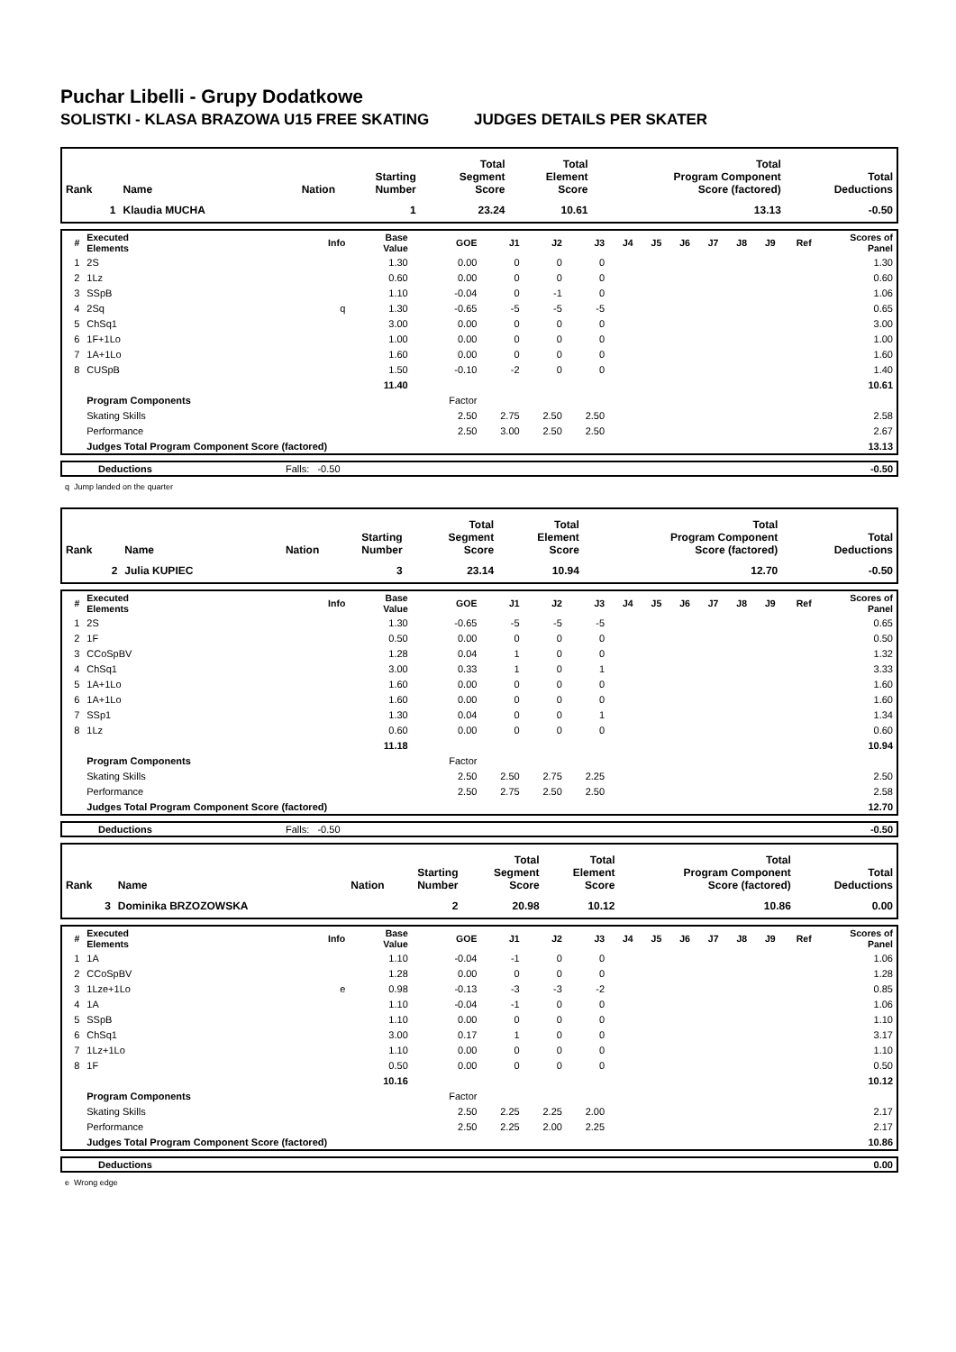Puchar Libelli - Grupy Dodatkowe
SOLISTKI - KLASA BRAZOWA U15 FREE SKATING JUDGES DETAILS PER SKATER
| Rank | Name | Nation | Starting Number | Total Segment Score | Total Element Score | Total Program Component Score (factored) | Total Deductions |
| --- | --- | --- | --- | --- | --- | --- | --- |
| 1 | Klaudia MUCHA | | 1 | 23.24 | 10.61 | 13.13 | -0.50 |
| # | Executed Elements | Info | Base Value | GOE | J1 | J2 | J3 | J4 | J5 | J6 | J7 | J8 | J9 | Ref | Scores of Panel |
| --- | --- | --- | --- | --- | --- | --- | --- | --- | --- | --- | --- | --- | --- | --- | --- |
| 1 | 2S | | 1.30 | 0.00 | 0 | 0 | 0 | | | | | | | | 1.30 |
| 2 | 1Lz | | 0.60 | 0.00 | 0 | 0 | 0 | | | | | | | | 0.60 |
| 3 | SSpB | | 1.10 | -0.04 | 0 | -1 | 0 | | | | | | | | 1.06 |
| 4 | 2Sq | q | 1.30 | -0.65 | -5 | -5 | -5 | | | | | | | | 0.65 |
| 5 | ChSq1 | | 3.00 | 0.00 | 0 | 0 | 0 | | | | | | | | 3.00 |
| 6 | 1F+1Lo | | 1.00 | 0.00 | 0 | 0 | 0 | | | | | | | | 1.00 |
| 7 | 1A+1Lo | | 1.60 | 0.00 | 0 | 0 | 0 | | | | | | | | 1.60 |
| 8 | CUSpB | | 1.50 | -0.10 | -2 | 0 | 0 | | | | | | | | 1.40 |
| | | | 11.40 | | | | | | | | | | | | 10.61 |
| | Program Components | | | Factor | | | | | | | | | | | |
| | Skating Skills | | | 2.50 | 2.75 | 2.50 | 2.50 | | | | | | | | 2.58 |
| | Performance | | | 2.50 | 3.00 | 2.50 | 2.50 | | | | | | | | 2.67 |
| | Judges Total Program Component Score (factored) | | | | | | | | | | | | | | 13.13 |
| Deductions | Falls: -0.50 | -0.50 |
q Jump landed on the quarter
| Rank | Name | Nation | Starting Number | Total Segment Score | Total Element Score | Total Program Component Score (factored) | Total Deductions |
| --- | --- | --- | --- | --- | --- | --- | --- |
| 2 | Julia KUPIEC | | 3 | 23.14 | 10.94 | 12.70 | -0.50 |
| # | Executed Elements | Info | Base Value | GOE | J1 | J2 | J3 | J4 | J5 | J6 | J7 | J8 | J9 | Ref | Scores of Panel |
| --- | --- | --- | --- | --- | --- | --- | --- | --- | --- | --- | --- | --- | --- | --- | --- |
| 1 | 2S | | 1.30 | -0.65 | -5 | -5 | -5 | | | | | | | | 0.65 |
| 2 | 1F | | 0.50 | 0.00 | 0 | 0 | 0 | | | | | | | | 0.50 |
| 3 | CCoSpBV | | 1.28 | 0.04 | 1 | 0 | 0 | | | | | | | | 1.32 |
| 4 | ChSq1 | | 3.00 | 0.33 | 1 | 0 | 1 | | | | | | | | 3.33 |
| 5 | 1A+1Lo | | 1.60 | 0.00 | 0 | 0 | 0 | | | | | | | | 1.60 |
| 6 | 1A+1Lo | | 1.60 | 0.00 | 0 | 0 | 0 | | | | | | | | 1.60 |
| 7 | SSp1 | | 1.30 | 0.04 | 0 | 0 | 1 | | | | | | | | 1.34 |
| 8 | 1Lz | | 0.60 | 0.00 | 0 | 0 | 0 | | | | | | | | 0.60 |
| | | | 11.18 | | | | | | | | | | | | 10.94 |
| | Program Components | | | Factor | | | | | | | | | | | |
| | Skating Skills | | | 2.50 | 2.50 | 2.75 | 2.25 | | | | | | | | 2.50 |
| | Performance | | | 2.50 | 2.75 | 2.50 | 2.50 | | | | | | | | 2.58 |
| | Judges Total Program Component Score (factored) | | | | | | | | | | | | | | 12.70 |
| Deductions | Falls: -0.50 | -0.50 |
| Rank | Name | Nation | Starting Number | Total Segment Score | Total Element Score | Total Program Component Score (factored) | Total Deductions |
| --- | --- | --- | --- | --- | --- | --- | --- |
| 3 | Dominika BRZOZOWSKA | | 2 | 20.98 | 10.12 | 10.86 | 0.00 |
| # | Executed Elements | Info | Base Value | GOE | J1 | J2 | J3 | J4 | J5 | J6 | J7 | J8 | J9 | Ref | Scores of Panel |
| --- | --- | --- | --- | --- | --- | --- | --- | --- | --- | --- | --- | --- | --- | --- | --- |
| 1 | 1A | | 1.10 | -0.04 | -1 | 0 | 0 | | | | | | | | 1.06 |
| 2 | CCoSpBV | | 1.28 | 0.00 | 0 | 0 | 0 | | | | | | | | 1.28 |
| 3 | 1Lze+1Lo | e | 0.98 | -0.13 | -3 | -3 | -2 | | | | | | | | 0.85 |
| 4 | 1A | | 1.10 | -0.04 | -1 | 0 | 0 | | | | | | | | 1.06 |
| 5 | SSpB | | 1.10 | 0.00 | 0 | 0 | 0 | | | | | | | | 1.10 |
| 6 | ChSq1 | | 3.00 | 0.17 | 1 | 0 | 0 | | | | | | | | 3.17 |
| 7 | 1Lz+1Lo | | 1.10 | 0.00 | 0 | 0 | 0 | | | | | | | | 1.10 |
| 8 | 1F | | 0.50 | 0.00 | 0 | 0 | 0 | | | | | | | | 0.50 |
| | | | 10.16 | | | | | | | | | | | | 10.12 |
| | Program Components | | | Factor | | | | | | | | | | | |
| | Skating Skills | | | 2.50 | 2.25 | 2.25 | 2.00 | | | | | | | | 2.17 |
| | Performance | | | 2.50 | 2.25 | 2.00 | 2.25 | | | | | | | | 2.17 |
| | Judges Total Program Component Score (factored) | | | | | | | | | | | | | | 10.86 |
| Deductions | | 0.00 |
e Wrong edge